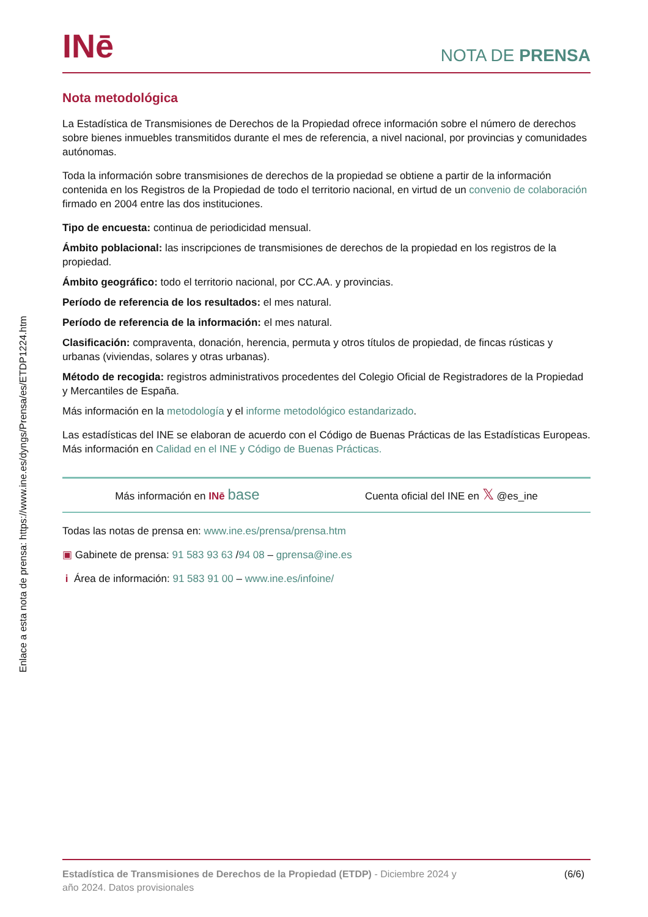Enlace a esta nota de prensa: https://www.ine.es/dyngs/Prensa/es/ETDP1224.htm
INē
NOTA DE PRENSA
Nota metodológica
La Estadística de Transmisiones de Derechos de la Propiedad ofrece información sobre el número de derechos sobre bienes inmuebles transmitidos durante el mes de referencia, a nivel nacional, por provincias y comunidades autónomas.
Toda la información sobre transmisiones de derechos de la propiedad se obtiene a partir de la información contenida en los Registros de la Propiedad de todo el territorio nacional, en virtud de un convenio de colaboración firmado en 2004 entre las dos instituciones.
Tipo de encuesta: continua de periodicidad mensual.
Ámbito poblacional: las inscripciones de transmisiones de derechos de la propiedad en los registros de la propiedad.
Ámbito geográfico: todo el territorio nacional, por CC.AA. y provincias.
Período de referencia de los resultados: el mes natural.
Período de referencia de la información: el mes natural.
Clasificación: compraventa, donación, herencia, permuta y otros títulos de propiedad, de fincas rústicas y urbanas (viviendas, solares y otras urbanas).
Método de recogida: registros administrativos procedentes del Colegio Oficial de Registradores de la Propiedad y Mercantiles de España.
Más información en la metodología y el informe metodológico estandarizado.
Las estadísticas del INE se elaboran de acuerdo con el Código de Buenas Prácticas de las Estadísticas Europeas. Más información en Calidad en el INE y Código de Buenas Prácticas.
Más información en INē base Cuenta oficial del INE en 𝕏 @es_ine
Todas las notas de prensa en: www.ine.es/prensa/prensa.htm
▣ Gabinete de prensa: 91 583 93 63 /94 08 – gprensa@ine.es
i Área de información: 91 583 91 00 – www.ine.es/infoine/
Estadística de Transmisiones de Derechos de la Propiedad (ETDP) - Diciembre 2024 y
año 2024. Datos provisionales
(6/6)